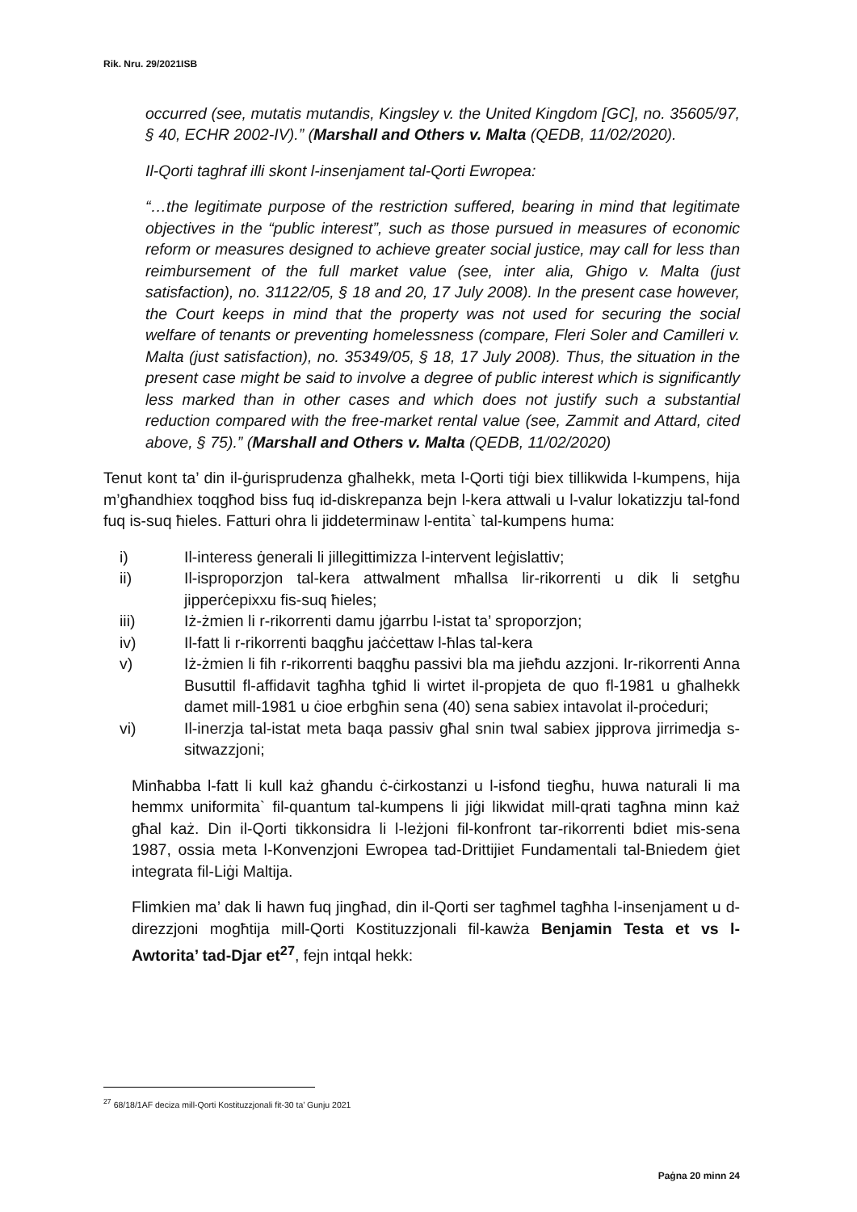Rik. Nru. 29/2021ISB
occurred (see, mutatis mutandis, Kingsley v. the United Kingdom [GC], no. 35605/97, § 40, ECHR 2002-IV).” (Marshall and Others v. Malta (QEDB, 11/02/2020).
Il-Qorti taghraf illi skont l-insenjament tal-Qorti Ewropea:
“…the legitimate purpose of the restriction suffered, bearing in mind that legitimate objectives in the “public interest”, such as those pursued in measures of economic reform or measures designed to achieve greater social justice, may call for less than reimbursement of the full market value (see, inter alia, Ghigo v. Malta (just satisfaction), no. 31122/05, § 18 and 20, 17 July 2008). In the present case however, the Court keeps in mind that the property was not used for securing the social welfare of tenants or preventing homelessness (compare, Fleri Soler and Camilleri v. Malta (just satisfaction), no. 35349/05, § 18, 17 July 2008). Thus, the situation in the present case might be said to involve a degree of public interest which is significantly less marked than in other cases and which does not justify such a substantial reduction compared with the free-market rental value (see, Zammit and Attard, cited above, § 75).” (Marshall and Others v. Malta (QEDB, 11/02/2020)
Tenut kont ta’ din il-ġurisprudenza għalhekk, meta l-Qorti tiġi biex tillikwida l-kumpens, hija m’għandhiex toqgħod biss fuq id-diskrepanza bejn l-kera attwali u l-valur lokatizzju tal-fond fuq is-suq ħieles. Fatturi ohra li jiddeterminaw l-entita` tal-kumpens huma:
i) Il-interess ġenerali li jillegittimizza l-intervent leġislattiv;
ii) Il-isproporzjon tal-kera attwalment mħallsa lir-rikorrenti u dik li setgħu jipperċepixxu fis-suq ħieles;
iii) Iż-żmien li r-rikorrenti damu jġarrbu l-istat ta’ sproporzjon;
iv) Il-fatt li r-rikorrenti baqgħu jaċċettaw l-ħlas tal-kera
v) Iż-żmien li fih r-rikorrenti baqgħu passivi bla ma jieħdu azzjoni. Ir-rikorrenti Anna Busuttil fl-affidavit tagħha tgħid li wirtet il-propjeta de quo fl-1981 u għalhekk damet mill-1981 u ċioe erbgħin sena (40) sena sabiex intavolat il-proċeduri;
vi) Il-inerzja tal-istat meta baqa passiv għal snin twal sabiex jipprova jirrimedja s-sitwazzjoni;
Minħabba l-fatt li kull każ għandu ċ-ċirkostanzi u l-isfond tiegħu, huwa naturali li ma hemmx uniformita` fil-quantum tal-kumpens li jiġi likwidat mill-qrati tagħna minn każ għal każ. Din il-Qorti tikkonsidra li l-leżjoni fil-konfront tar-rikorrenti bdiet mis-sena 1987, ossia meta l-Konvenzjoni Ewropea tad-Drittijiet Fundamentali tal-Bniedem ġiet integrata fil-Liġi Maltija.
Flimkien ma’ dak li hawn fuq jingħad, din il-Qorti ser tagħmel tagħha l-insenjament u d-direzzjoni mogħtija mill-Qorti Kostituzzjonali fil-kawża Benjamin Testa et vs l-Awtorita’ tad-Djar et<sup>27</sup>, fejn intqal hekk:
<sup>27</sup> 68/18/1AF deciza mill-Qorti Kostituzzjonali fit-30 ta’ Gunju 2021
Paġna 20 minn 24